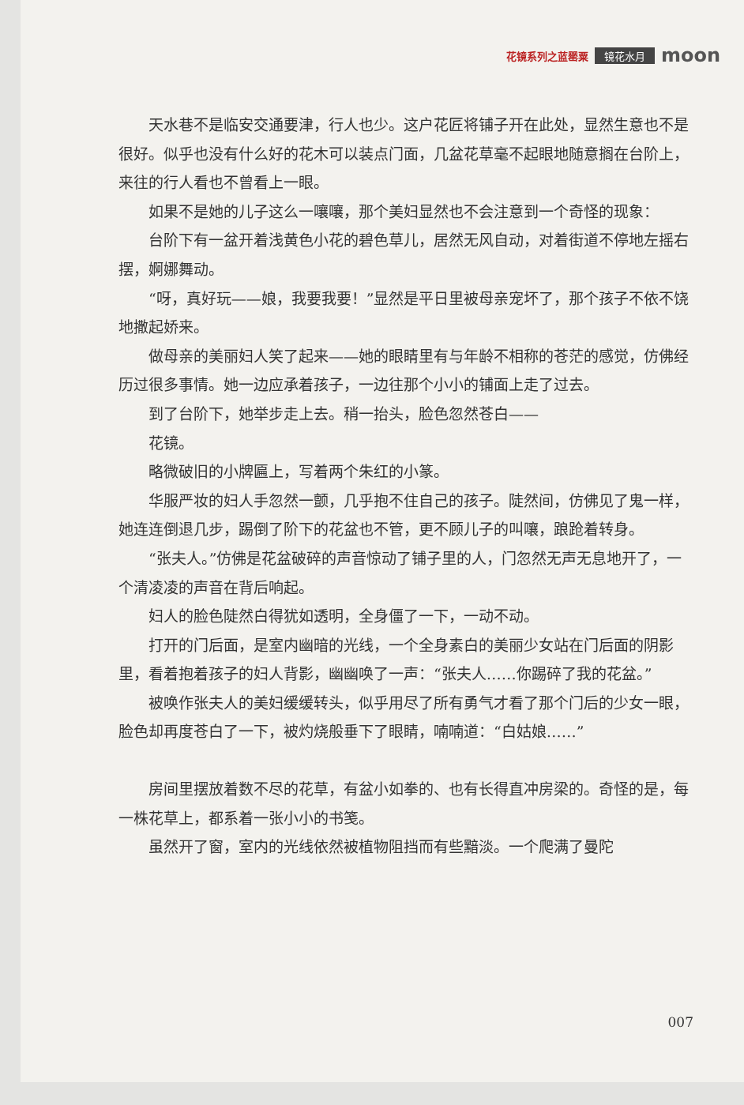花镜系列之蓝罂粟 镜花水月 moon
天水巷不是临安交通要津，行人也少。这户花匠将铺子开在此处，显然生意也不是很好。似乎也没有什么好的花木可以装点门面，几盆花草毫不起眼地随意搁在台阶上，来往的行人看也不曾看上一眼。
如果不是她的儿子这么一嚷嚷，那个美妇显然也不会注意到一个奇怪的现象：
台阶下有一盆开着浅黄色小花的碧色草儿，居然无风自动，对着街道不停地左摇右摆，婀娜舞动。
“呀，真好玩——娘，我要我要！”显然是平日里被母亲宠坏了，那个孩子不依不饶地撒起娇来。
做母亲的美丽妇人笑了起来——她的眼睛里有与年龄不相称的苍茫的感觉，仿佛经历过很多事情。她一边应承着孩子，一边往那个小小的铺面上走了过去。
到了台阶下，她举步走上去。稍一抬头，脸色忽然苍白——
花镜。
略微破旧的小牌匾上，写着两个朱红的小篆。
华服严妆的妇人手忽然一颤，几乎抱不住自己的孩子。陡然间，仿佛见了鬼一样，她连连倒退几步，踢倒了阶下的花盆也不管，更不顾儿子的叫嚷，踉跄着转身。
“张夫人。”仿佛是花盆破碎的声音惊动了铺子里的人，门忽然无声无息地开了，一个清凌凌的声音在背后响起。
妇人的脸色陡然白得犹如透明，全身僵了一下，一动不动。
打开的门后面，是室内幽暗的光线，一个全身素白的美丽少女站在门后面的阴影里，看着抱着孩子的妇人背影，幽幽唤了一声：“张夫人……你踢碎了我的花盆。”
被唤作张夫人的美妇缓缓转头，似乎用尽了所有勇气才看了那个门后的少女一眼，脸色却再度苍白了一下，被灼烧般垂下了眼睛，喃喃道：“白姑娘……”
房间里摆放着数不尽的花草，有盆小如拳的、也有长得直冲房梁的。奇怪的是，每一株花草上，都系着一张小小的书笺。
虽然开了窗，室内的光线依然被植物阻挡而有些黯淡。一个爬满了曼陀
007